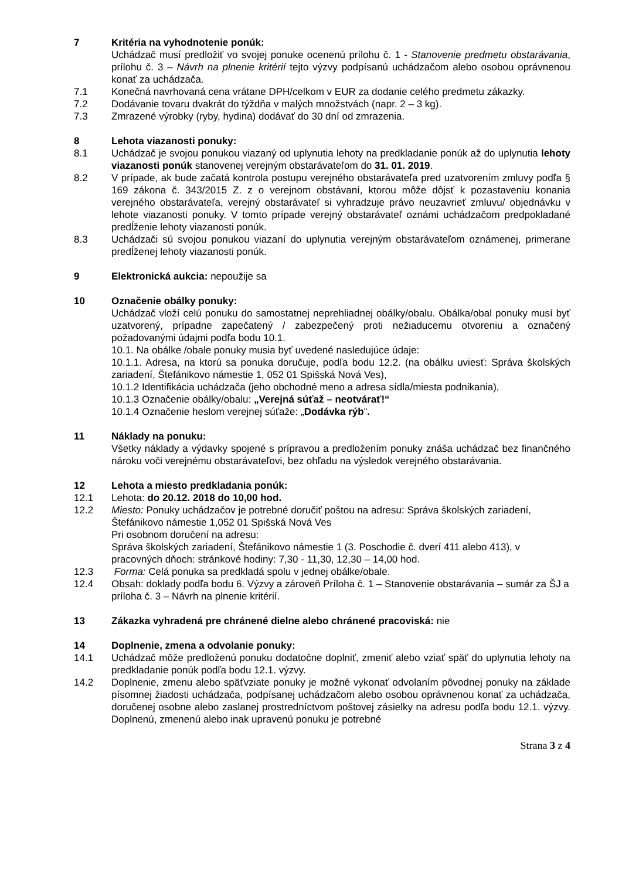7 Kritéria na vyhodnotenie ponúk:
Uchádzač musí predložiť vo svojej ponuke ocenenú prílohu č. 1 - Stanovenie predmetu obstarávania, prílohu č. 3 – Návrh na plnenie kritérií tejto výzvy podpísanú uchádzačom alebo osobou oprávnenou konať za uchádzača.
7.1 Konečná navrhovaná cena vrátane DPH/celkom v EUR za dodanie celého predmetu zákazky.
7.2 Dodávanie tovaru dvakrát do týždňa v malých množstvách (napr. 2 – 3 kg).
7.3 Zmrazené výrobky (ryby, hydina) dodávať do 30 dní od zmrazenia.
8 Lehota viazanosti ponuky:
8.1 Uchádzač je svojou ponukou viazaný od uplynutia lehoty na predkladanie ponúk až do uplynutia lehoty viazanosti ponúk stanovenej verejným obstarávateľom do 31. 01. 2019.
8.2 V prípade, ak bude začatá kontrola postupu verejného obstarávateľa pred uzatvorením zmluvy podľa § 169 zákona č. 343/2015 Z. z o verejnom obstávaní, ktorou môže dôjsť k pozastaveniu konania verejného obstarávateľa, verejný obstarávateľ si vyhradzuje právo neuzavrieť zmluvu/ objednávku v lehote viazanosti ponuky. V tomto prípade verejný obstarávateľ oznámi uchádzačom predpokladané predĺženie lehoty viazanosti ponúk.
8.3 Uchádzači sú svojou ponukou viazaní do uplynutia verejným obstarávateľom oznámenej, primerane predĺženej lehoty viazanosti ponúk.
9 Elektronická aukcia: nepoužije sa
10 Označenie obálky ponuky:
Uchádzač vloží celú ponuku do samostatnej neprehliadnej obálky/obalu. Obálka/obal ponuky musí byť uzatvorený, prípadne zapečatený / zabezpečený proti nežiaducemu otvoreniu a označený požadovanými údajmi podľa bodu 10.1.
10.1. Na obálke /obale ponuky musia byť uvedené nasledujúce údaje:
10.1.1. Adresa, na ktorú sa ponuka doručuje, podľa bodu 12.2. (na obálku uviesť: Správa školských zariadení, Štefánikovo námestie 1, 052 01 Spišská Nová Ves),
10.1.2 Identifikácia uchádzača (jeho obchodné meno a adresa sídla/miesta podnikania),
10.1.3 Označenie obálky/obalu: „Verejná súťaž – neotvárať!“
10.1.4 Označenie heslom verejnej súťaže: „Dodávka rýb“.
11 Náklady na ponuku:
Všetky náklady a výdavky spojené s prípravou a predložením ponuky znáša uchádzač bez finančného nároku voči verejnému obstarávateľovi, bez ohľadu na výsledok verejného obstarávania.
12 Lehota a miesto predkladania ponúk:
12.1 Lehota: do 20.12. 2018 do 10,00 hod.
12.2 Miesto: Ponuky uchádzačov je potrebné doručiť poštou na adresu: Správa školských zariadení, Štefánikovo námestie 1,052 01 Spišská Nová Ves
Pri osobnom doručení na adresu:
Správa školských zariadení, Štefánikovo námestie 1 (3. Poschodie č. dverí 411 alebo 413), v pracovných dňoch: stránkové hodiny: 7,30 - 11,30, 12,30 – 14,00 hod.
12.3 Forma: Celá ponuka sa predkladá spolu v jednej obálke/obale.
12.4 Obsah: doklady podľa bodu 6. Výzvy a zároveň Príloha č. 1 – Stanovenie obstarávania – sumár za ŠJ a príloha č. 3 – Návrh na plnenie kritérií.
13 Zákazka vyhradená pre chránené dielne alebo chránené pracoviská: nie
14 Doplnenie, zmena a odvolanie ponuky:
14.1 Uchádzač môže predloženú ponuku dodatočne doplniť, zmeniť alebo vziať späť do uplynutia lehoty na predkladanie ponúk podľa bodu 12.1. výzvy.
14.2 Doplnenie, zmenu alebo späťvziate ponuky je možné vykonať odvolaním pôvodnej ponuky na základe písomnej žiadosti uchádzača, podpísanej uchádzačom alebo osobou oprávnenou konať za uchádzača, doručenej osobne alebo zaslanej prostredníctvom poštovej zásielky na adresu podľa bodu 12.1. výzvy. Doplnenú, zmenenú alebo inak upravenú ponuku je potrebné
Strana 3 z 4